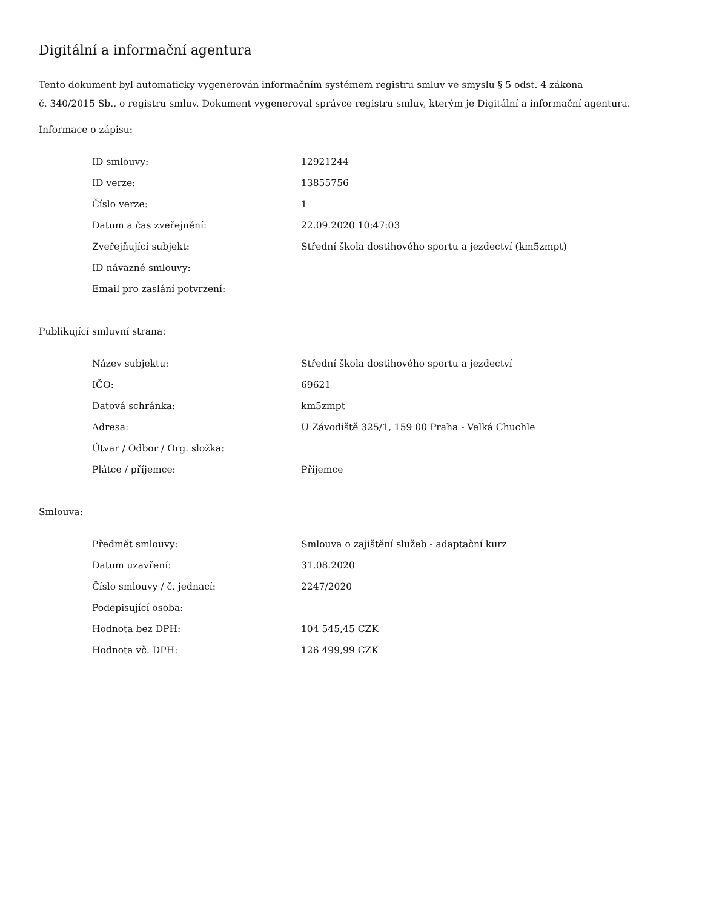Digitální a informační agentura
Tento dokument byl automaticky vygenerován informačním systémem registru smluv ve smyslu § 5 odst. 4 zákona
č. 340/2015 Sb., o registru smluv. Dokument vygeneroval správce registru smluv, kterým je Digitální a informační agentura.
Informace o zápisu:
| ID smlouvy: | 12921244 |
| ID verze: | 13855756 |
| Číslo verze: | 1 |
| Datum a čas zveřejnění: | 22.09.2020 10:47:03 |
| Zveřejňující subjekt: | Střední škola dostihového sportu a jezdectví (km5zmpt) |
| ID návazné smlouvy: | |
| Email pro zaslání potvrzení: | |
Publikující smluvní strana:
| Název subjektu: | Střední škola dostihového sportu a jezdectví |
| IČO: | 69621 |
| Datová schránka: | km5zmpt |
| Adresa: | U Závodiště 325/1, 159 00 Praha - Velká Chuchle |
| Útvar / Odbor / Org. složka: | |
| Plátce / příjemce: | Příjemce |
Smlouva:
| Předmět smlouvy: | Smlouva o zajištění služeb - adaptační kurz |
| Datum uzavření: | 31.08.2020 |
| Číslo smlouvy / č. jednací: | 2247/2020 |
| Podepisující osoba: | |
| Hodnota bez DPH: | 104 545,45 CZK |
| Hodnota vč. DPH: | 126 499,99 CZK |